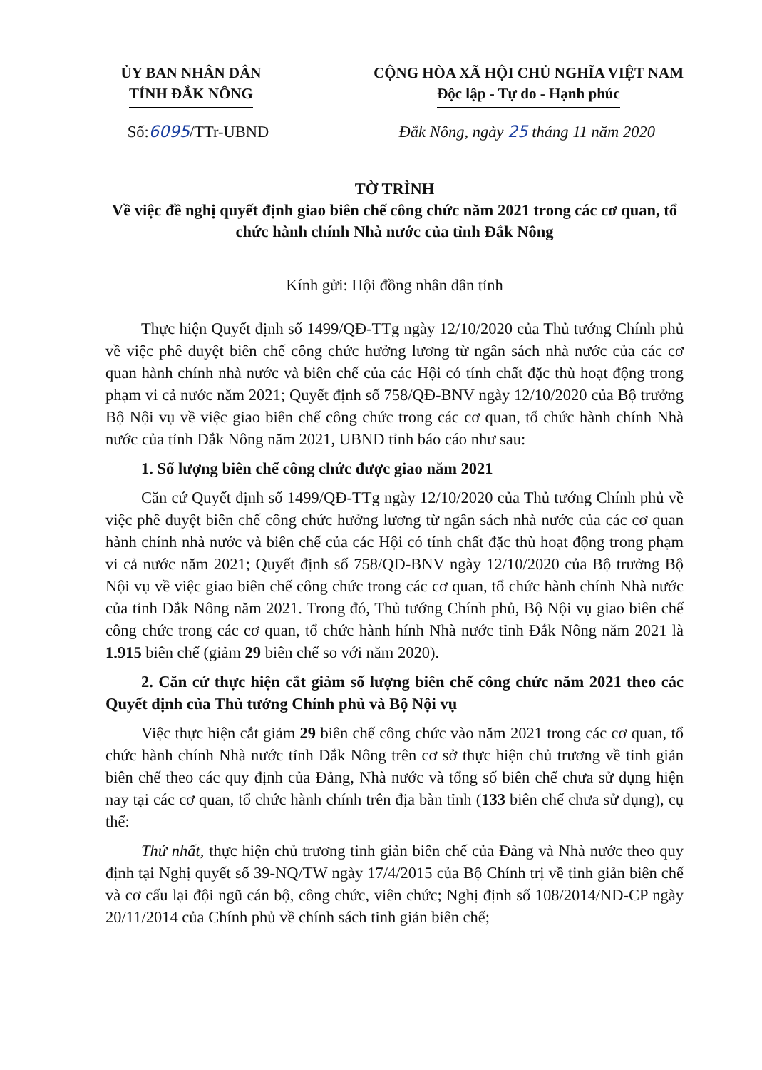ỦY BAN NHÂN DÂN
TỈNH ĐẮK NÔNG
CỘNG HÒA XÃ HỘI CHỦ NGHĨA VIỆT NAM
Độc lập - Tự do - Hạnh phúc
Số:6095/TTr-UBND Đắk Nông, ngày 25 tháng 11 năm 2020
TỜ TRÌNH
Về việc đề nghị quyết định giao biên chế công chức năm 2021 trong các cơ quan, tổ chức hành chính Nhà nước của tỉnh Đắk Nông
Kính gửi: Hội đồng nhân dân tỉnh
Thực hiện Quyết định số 1499/QĐ-TTg ngày 12/10/2020 của Thủ tướng Chính phủ về việc phê duyệt biên chế công chức hưởng lương từ ngân sách nhà nước của các cơ quan hành chính nhà nước và biên chế của các Hội có tính chất đặc thù hoạt động trong phạm vi cả nước năm 2021; Quyết định số 758/QĐ-BNV ngày 12/10/2020 của Bộ trưởng Bộ Nội vụ về việc giao biên chế công chức trong các cơ quan, tổ chức hành chính Nhà nước của tỉnh Đắk Nông năm 2021, UBND tỉnh báo cáo như sau:
1. Số lượng biên chế công chức được giao năm 2021
Căn cứ Quyết định số 1499/QĐ-TTg ngày 12/10/2020 của Thủ tướng Chính phủ về việc phê duyệt biên chế công chức hưởng lương từ ngân sách nhà nước của các cơ quan hành chính nhà nước và biên chế của các Hội có tính chất đặc thù hoạt động trong phạm vi cả nước năm 2021; Quyết định số 758/QĐ-BNV ngày 12/10/2020 của Bộ trưởng Bộ Nội vụ về việc giao biên chế công chức trong các cơ quan, tổ chức hành chính Nhà nước của tỉnh Đắk Nông năm 2021. Trong đó, Thủ tướng Chính phủ, Bộ Nội vụ giao biên chế công chức trong các cơ quan, tổ chức hành hính Nhà nước tỉnh Đắk Nông năm 2021 là 1.915 biên chế (giảm 29 biên chế so với năm 2020).
2. Căn cứ thực hiện cắt giảm số lượng biên chế công chức năm 2021 theo các Quyết định của Thủ tướng Chính phủ và Bộ Nội vụ
Việc thực hiện cắt giảm 29 biên chế công chức vào năm 2021 trong các cơ quan, tổ chức hành chính Nhà nước tỉnh Đắk Nông trên cơ sở thực hiện chủ trương về tinh giản biên chế theo các quy định của Đảng, Nhà nước và tổng số biên chế chưa sử dụng hiện nay tại các cơ quan, tổ chức hành chính trên địa bàn tỉnh (133 biên chế chưa sử dụng), cụ thể:
Thứ nhất, thực hiện chủ trương tinh giản biên chế của Đảng và Nhà nước theo quy định tại Nghị quyết số 39-NQ/TW ngày 17/4/2015 của Bộ Chính trị về tinh giản biên chế và cơ cấu lại đội ngũ cán bộ, công chức, viên chức; Nghị định số 108/2014/NĐ-CP ngày 20/11/2014 của Chính phủ về chính sách tinh giản biên chế;